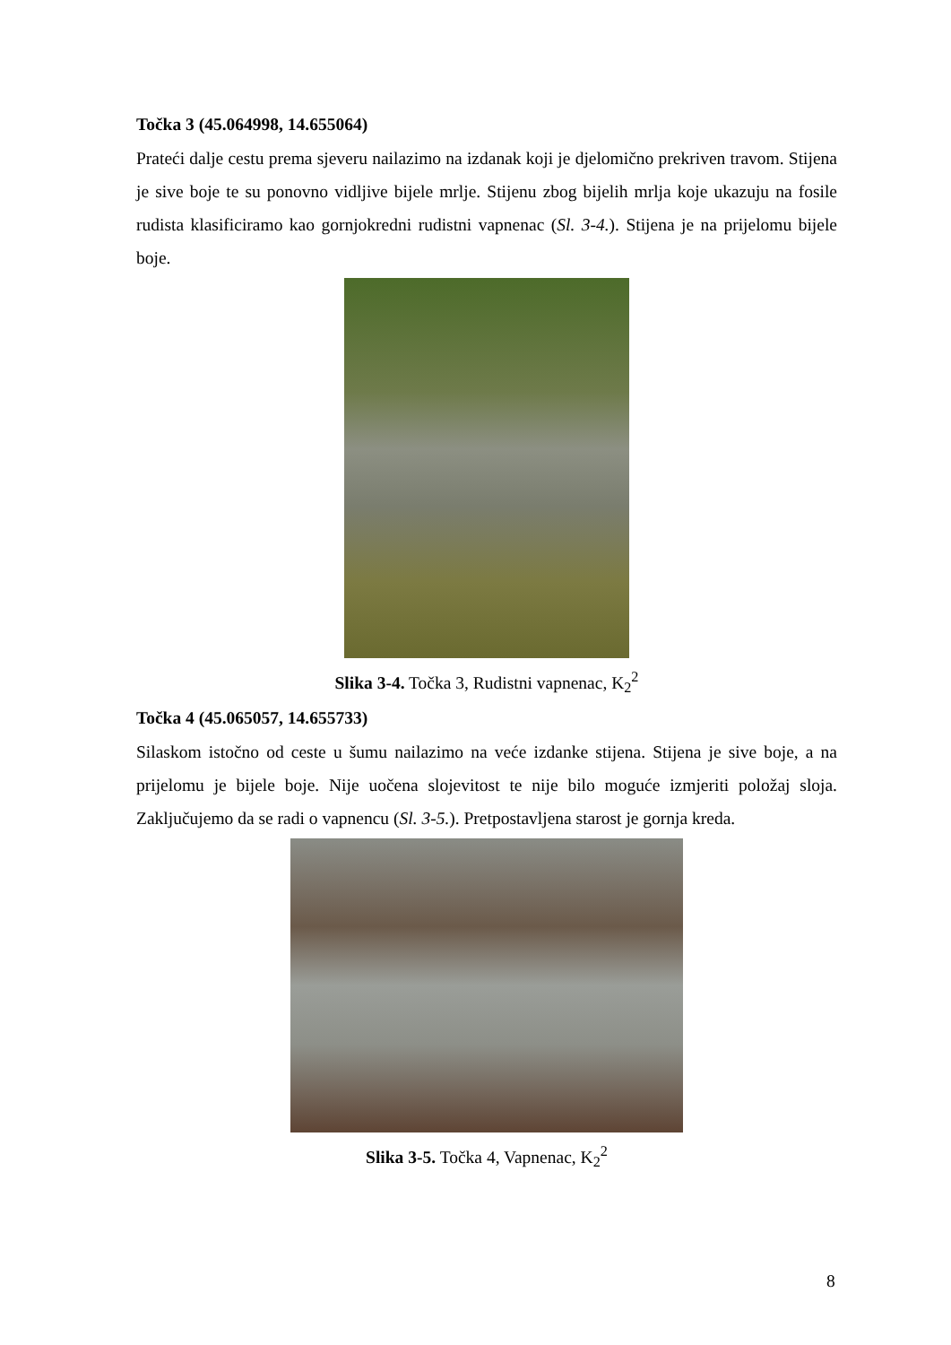Točka 3 (45.064998, 14.655064)
Prateći dalje cestu prema sjeveru nailazimo na izdanak koji je djelomično prekriven travom. Stijena je sive boje te su ponovno vidljive bijele mrlje. Stijenu zbog bijelih mrlja koje ukazuju na fosile rudista klasificiramo kao gornjokredni rudistni vapnenac (Sl. 3-4.). Stijena je na prijelomu bijele boje.
Slika 3-4. Točka 3, Rudistni vapnenac, K<sub>2</sub><sup>2</sup>
Točka 4 (45.065057, 14.655733)
Silaskom istočno od ceste u šumu nailazimo na veće izdanke stijena. Stijena je sive boje, a na prijelomu je bijele boje. Nije uočena slojevitost te nije bilo moguće izmjeriti položaj sloja. Zaključujemo da se radi o vapnencu (Sl. 3-5.). Pretpostavljena starost je gornja kreda.
Slika 3-5. Točka 4, Vapnenac, K<sub>2</sub><sup>2</sup>
8